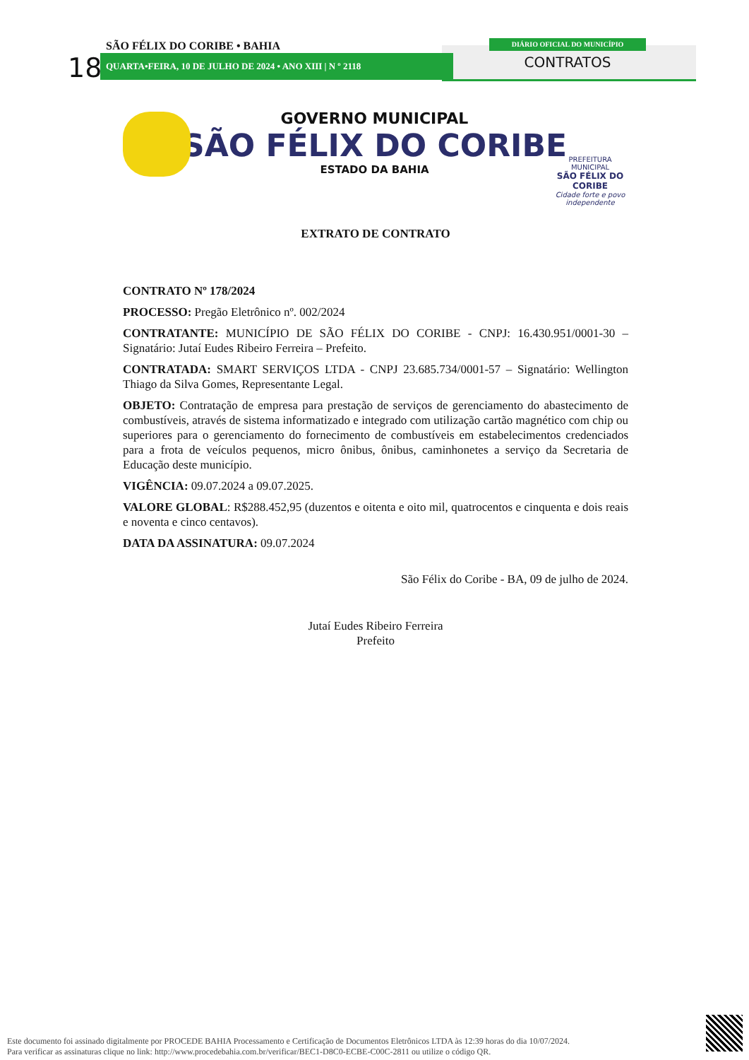SÃO FÉLIX DO CORIBE • BAHIA
18 QUARTA•FEIRA, 10 DE JULHO DE 2024 • ANO XIII | N º 2118
DIÁRIO OFICIAL DO MUNICÍPIO
CONTRATOS
GOVERNO MUNICIPAL
SÃO FÉLIX DO CORIBE
ESTADO DA BAHIA
PREFEITURA MUNICIPAL
SÃO FÉLIX DO CORIBE
Cidade forte e povo independente
EXTRATO DE CONTRATO
CONTRATO Nº 178/2024
PROCESSO: Pregão Eletrônico nº. 002/2024
CONTRATANTE: MUNICÍPIO DE SÃO FÉLIX DO CORIBE - CNPJ: 16.430.951/0001-30 – Signatário: Jutaí Eudes Ribeiro Ferreira – Prefeito.
CONTRATADA: SMART SERVIÇOS LTDA - CNPJ 23.685.734/0001-57 – Signatário: Wellington Thiago da Silva Gomes, Representante Legal.
OBJETO: Contratação de empresa para prestação de serviços de gerenciamento do abastecimento de combustíveis, através de sistema informatizado e integrado com utilização cartão magnético com chip ou superiores para o gerenciamento do fornecimento de combustíveis em estabelecimentos credenciados para a frota de veículos pequenos, micro ônibus, ônibus, caminhonetes a serviço da Secretaria de Educação deste município.
VIGÊNCIA: 09.07.2024 a 09.07.2025.
VALORE GLOBAL: R$288.452,95 (duzentos e oitenta e oito mil, quatrocentos e cinquenta e dois reais e noventa e cinco centavos).
DATA DA ASSINATURA: 09.07.2024
São Félix do Coribe - BA, 09 de julho de 2024.
Jutaí Eudes Ribeiro Ferreira
Prefeito
Este documento foi assinado digitalmente por PROCEDE BAHIA Processamento e Certificação de Documentos Eletrônicos LTDA às 12:39 horas do dia 10/07/2024.
Para verificar as assinaturas clique no link: http://www.procedebahia.com.br/verificar/BEC1-D8C0-ECBE-C00C-2811 ou utilize o código QR.